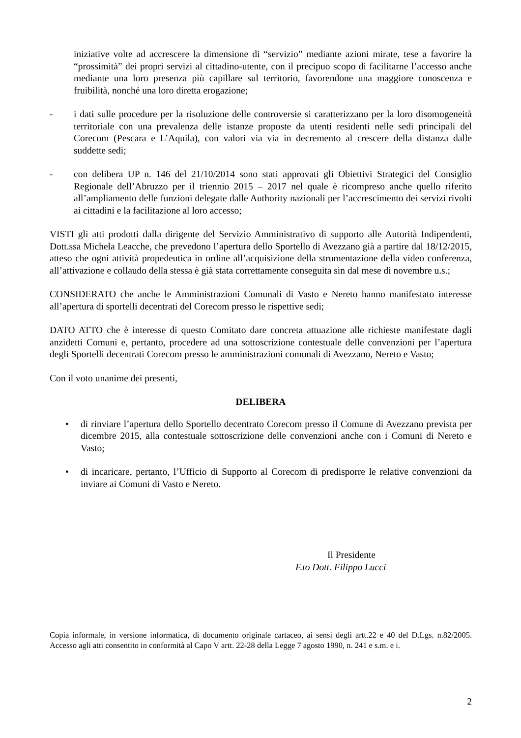iniziative volte ad accrescere la dimensione di “servizio” mediante azioni mirate, tese a favorire la “prossimità” dei propri servizi al cittadino-utente, con il precipuo scopo di facilitarne l’accesso anche mediante una loro presenza più capillare sul territorio, favorendone una maggiore conoscenza e fruibilità, nonché una loro diretta erogazione;
- i dati sulle procedure per la risoluzione delle controversie si caratterizzano per la loro disomogeneità territoriale con una prevalenza delle istanze proposte da utenti residenti nelle sedi principali del Corecom (Pescara e L’Aquila), con valori via via in decremento al crescere della distanza dalle suddette sedi;
- con delibera UP n. 146 del 21/10/2014 sono stati approvati gli Obiettivi Strategici del Consiglio Regionale dell’Abruzzo per il triennio 2015 – 2017 nel quale è ricompreso anche quello riferito all’ampliamento delle funzioni delegate dalle Authority nazionali per l’accrescimento dei servizi rivolti ai cittadini e la facilitazione al loro accesso;
VISTI gli atti prodotti dalla dirigente del Servizio Amministrativo di supporto alle Autorità Indipendenti, Dott.ssa Michela Leacche, che prevedono l’apertura dello Sportello di Avezzano già a partire dal 18/12/2015, atteso che ogni attività propedeutica in ordine all’acquisizione della strumentazione della video conferenza, all’attivazione e collaudo della stessa è già stata correttamente conseguita sin dal mese di novembre u.s.;
CONSIDERATO che anche le Amministrazioni Comunali di Vasto e Nereto hanno manifestato interesse all’apertura di sportelli decentrati del Corecom presso le rispettive sedi;
DATO ATTO che è interesse di questo Comitato dare concreta attuazione alle richieste manifestate dagli anzidetti Comuni e, pertanto, procedere ad una sottoscrizione contestuale delle convenzioni per l’apertura degli Sportelli decentrati Corecom presso le amministrazioni comunali di Avezzano, Nereto e Vasto;
Con il voto unanime dei presenti,
DELIBERA
• di rinviare l’apertura dello Sportello decentrato Corecom presso il Comune di Avezzano prevista per dicembre 2015, alla contestuale sottoscrizione delle convenzioni anche con i Comuni di Nereto e Vasto;
• di incaricare, pertanto, l’Ufficio di Supporto al Corecom di predisporre le relative convenzioni da inviare ai Comuni di Vasto e Nereto.
Il Presidente
F.to Dott. Filippo Lucci
Copia informale, in versione informatica, di documento originale cartaceo, ai sensi degli artt.22 e 40 del D.Lgs. n.82/2005. Accesso agli atti consentito in conformità al Capo V artt. 22-28 della Legge 7 agosto 1990, n. 241 e s.m. e i.
2